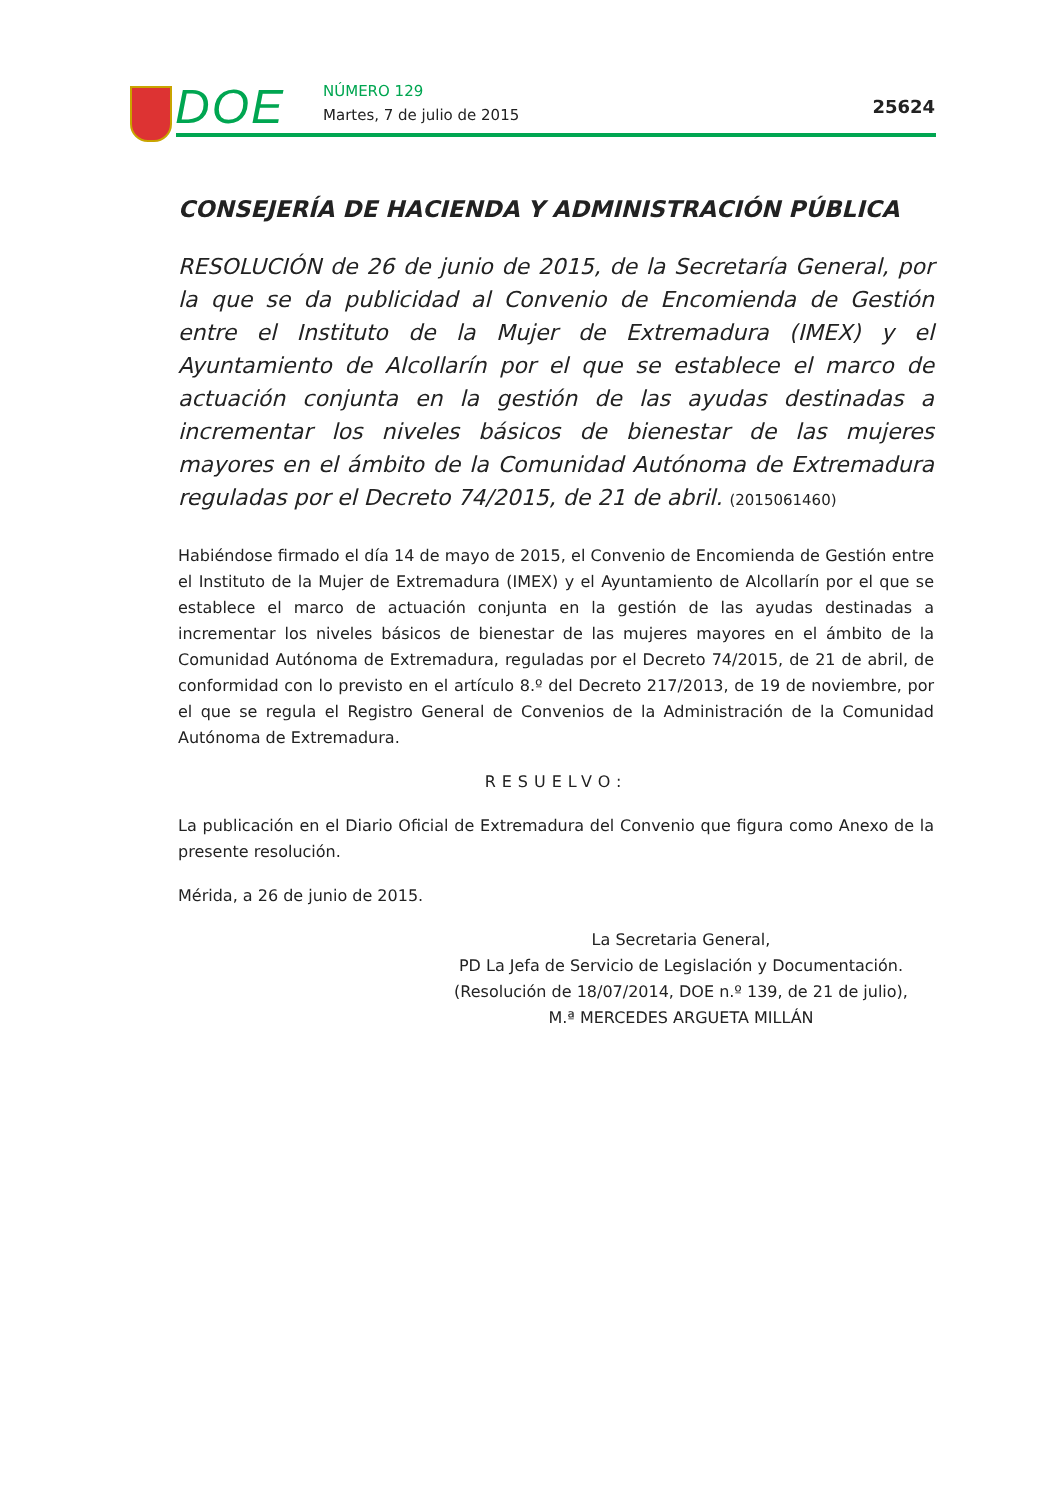DOE NÚMERO 129
Martes, 7 de julio de 2015 25624
CONSEJERÍA DE HACIENDA Y ADMINISTRACIÓN PÚBLICA
RESOLUCIÓN de 26 de junio de 2015, de la Secretaría General, por la que se da publicidad al Convenio de Encomienda de Gestión entre el Instituto de la Mujer de Extremadura (IMEX) y el Ayuntamiento de Alcollarín por el que se establece el marco de actuación conjunta en la gestión de las ayudas destinadas a incrementar los niveles básicos de bienestar de las mujeres mayores en el ámbito de la Comunidad Autónoma de Extremadura reguladas por el Decreto 74/2015, de 21 de abril. (2015061460)
Habiéndose firmado el día 14 de mayo de 2015, el Convenio de Encomienda de Gestión entre el Instituto de la Mujer de Extremadura (IMEX) y el Ayuntamiento de Alcollarín por el que se establece el marco de actuación conjunta en la gestión de las ayudas destinadas a incrementar los niveles básicos de bienestar de las mujeres mayores en el ámbito de la Comunidad Autónoma de Extremadura, reguladas por el Decreto 74/2015, de 21 de abril, de conformidad con lo previsto en el artículo 8.º del Decreto 217/2013, de 19 de noviembre, por el que se regula el Registro General de Convenios de la Administración de la Comunidad Autónoma de Extremadura.
RESUELVO:
La publicación en el Diario Oficial de Extremadura del Convenio que figura como Anexo de la presente resolución.
Mérida, a 26 de junio de 2015.
La Secretaria General,
PD La Jefa de Servicio de Legislación y Documentación.
(Resolución de 18/07/2014, DOE n.º 139, de 21 de julio),
M.ª MERCEDES ARGUETA MILLÁN